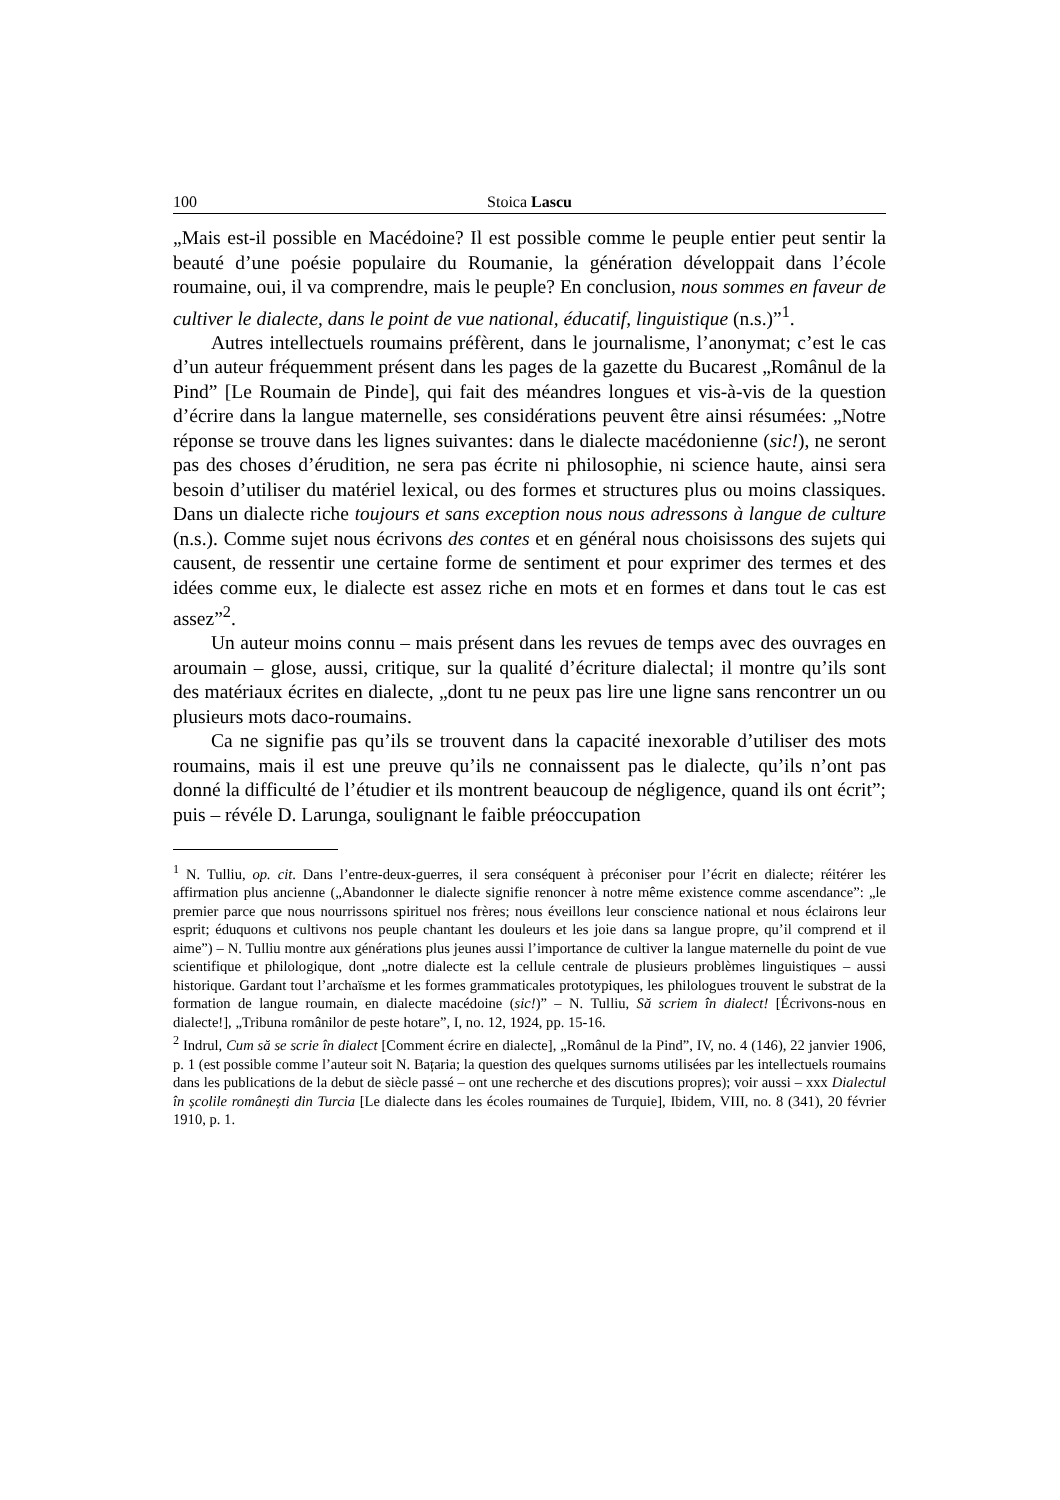100 Stoica Lascu
„Mais est-il possible en Macédoine? Il est possible comme le peuple entier peut sentir la beauté d’une poésie populaire du Roumanie, la génération développait dans l’école roumaine, oui, il va comprendre, mais le peuple? En conclusion, nous sommes en faveur de cultiver le dialecte, dans le point de vue national, éducatif, linguistique (n.s.)”<sup>1</sup>.
Autres intellectuels roumains préfèrent, dans le journalisme, l’anonymat; c’est le cas d’un auteur fréquemment présent dans les pages de la gazette du Bucarest „Românul de la Pind” [Le Roumain de Pinde], qui fait des méandres longues et vis-à-vis de la question d’écrire dans la langue maternelle, ses considérations peuvent être ainsi résumées: „Notre réponse se trouve dans les lignes suivantes: dans le dialecte macédonienne (sic!), ne seront pas des choses d’érudition, ne sera pas écrite ni philosophie, ni science haute, ainsi sera besoin d’utiliser du matériel lexical, ou des formes et structures plus ou moins classiques. Dans un dialecte riche toujours et sans exception nous nous adressons à langue de culture (n.s.). Comme sujet nous écrivons des contes et en général nous choisissons des sujets qui causent, de ressentir une certaine forme de sentiment et pour exprimer des termes et des idées comme eux, le dialecte est assez riche en mots et en formes et dans tout le cas est assez”<sup>2</sup>.
Un auteur moins connu – mais présent dans les revues de temps avec des ouvrages en aroumain – glose, aussi, critique, sur la qualité d’écriture dialectal; il montre qu’ils sont des matériaux écrites en dialecte, „dont tu ne peux pas lire une ligne sans rencontrer un ou plusieurs mots daco-roumains.
Ca ne signifie pas qu’ils se trouvent dans la capacité inexorable d’utiliser des mots roumains, mais il est une preuve qu’ils ne connaissent pas le dialecte, qu’ils n’ont pas donné la difficulté de l’étudier et ils montrent beaucoup de négligence, quand ils ont écrit”; puis – révéle D. Larunga, soulignant le faible préoccupation
<sup>1</sup> N. Tulliu, op. cit. Dans l’entre-deux-guerres, il sera conséquent à préconiser pour l’écrit en dialecte; réitérer les affirmation plus ancienne („Abandonner le dialecte signifie renoncer à notre même existence comme ascendance”: „le premier parce que nous nourrissons spirituel nos frères; nous éveillons leur conscience national et nous éclairons leur esprit; éduquons et cultivons nos peuple chantant les douleurs et les joie dans sa langue propre, qu’il comprend et il aime”) – N. Tulliu montre aux générations plus jeunes aussi l’importance de cultiver la langue maternelle du point de vue scientifique et philologique, dont „notre dialecte est la cellule centrale de plusieurs problèmes linguistiques – aussi historique. Gardant tout l’archaïsme et les formes grammaticales prototypiques, les philologues trouvent le substrat de la formation de langue roumain, en dialecte macédoine (sic!)” – N. Tulliu, Să scriem în dialect! [Écrivons-nous en dialecte!], „Tribuna românilor de peste hotare”, I, no. 12, 1924, pp. 15-16.
<sup>2</sup> Indrul, Cum să se scrie în dialect [Comment écrire en dialecte], „Românul de la Pind”, IV, no. 4 (146), 22 janvier 1906, p. 1 (est possible comme l’auteur soit N. Bațaria; la question des quelques surnoms utilisées par les intellectuels roumains dans les publications de la debut de siècle passé – ont une recherche et des discutions propres); voir aussi – xxx Dialectul în școlile românești din Turcia [Le dialecte dans les écoles roumaines de Turquie], Ibidem, VIII, no. 8 (341), 20 février 1910, p. 1.